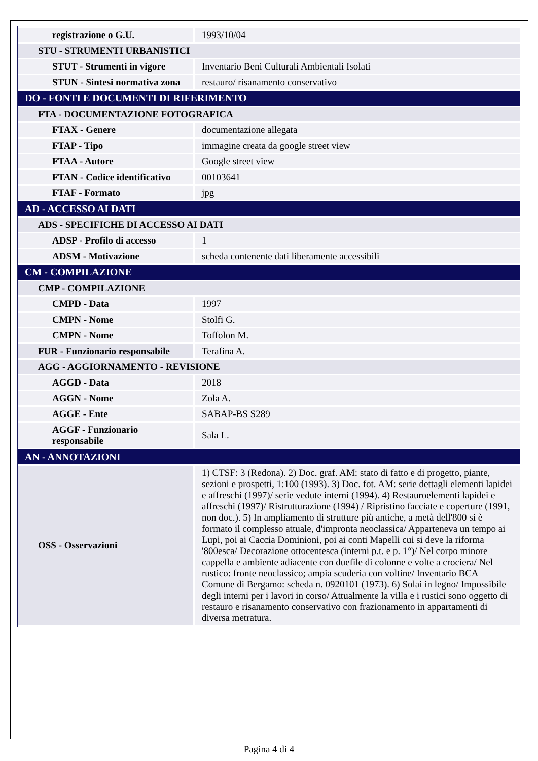| registrazione o G.U. | 1993/10/04 |
| STU - STRUMENTI URBANISTICI | |
| STUT - Strumenti in vigore | Inventario Beni Culturali Ambientali Isolati |
| STUN - Sintesi normativa zona | restauro/ risanamento conservativo |
| DO - FONTI E DOCUMENTI DI RIFERIMENTO | |
| FTA - DOCUMENTAZIONE FOTOGRAFICA | |
| FTAX - Genere | documentazione allegata |
| FTAP - Tipo | immagine creata da google street view |
| FTAA - Autore | Google street view |
| FTAN - Codice identificativo | 00103641 |
| FTAF - Formato | jpg |
| AD - ACCESSO AI DATI | |
| ADS - SPECIFICHE DI ACCESSO AI DATI | |
| ADSP - Profilo di accesso | 1 |
| ADSM - Motivazione | scheda contenente dati liberamente accessibili |
| CM - COMPILAZIONE | |
| CMP - COMPILAZIONE | |
| CMPD - Data | 1997 |
| CMPN - Nome | Stolfi G. |
| CMPN - Nome | Toffolon M. |
| FUR - Funzionario responsabile | Terafina A. |
| AGG - AGGIORNAMENTO - REVISIONE | |
| AGGD - Data | 2018 |
| AGGN - Nome | Zola A. |
| AGGE - Ente | SABAP-BS S289 |
| AGGF - Funzionario responsabile | Sala L. |
| AN - ANNOTAZIONI | |
| OSS - Osservazioni | 1) CTSF: 3 (Redona). 2) Doc. graf. AM: stato di fatto e di progetto, piante, sezioni e prospetti, 1:100 (1993). 3) Doc. fot. AM: serie dettagli elementi lapidei e affreschi (1997)/ serie vedute interni (1994). 4) Restauroelementi lapidei e affreschi (1997)/ Ristrutturazione (1994) / Ripristino facciate e coperture (1991, non doc.). 5) In ampliamento di strutture più antiche, a metà dell'800 si è formato il complesso attuale, d'impronta neoclassica/ Apparteneva un tempo ai Lupi, poi ai Caccia Dominioni, poi ai conti Mapelli cui si deve la riforma '800esca/ Decorazione ottocentesca (interni p.t. e p. 1°)/ Nel corpo minore cappella e ambiente adiacente con duefile di colonne e volte a crociera/ Nel rustico: fronte neoclassico; ampia scuderia con voltine/ Inventario BCA Comune di Bergamo: scheda n. 0920101 (1973). 6) Solai in legno/ Impossibile degli interni per i lavori in corso/ Attualmente la villa e i rustici sono oggetto di restauro e risanamento conservativo con frazionamento in appartamenti di diversa metratura. |
Pagina 4 di 4